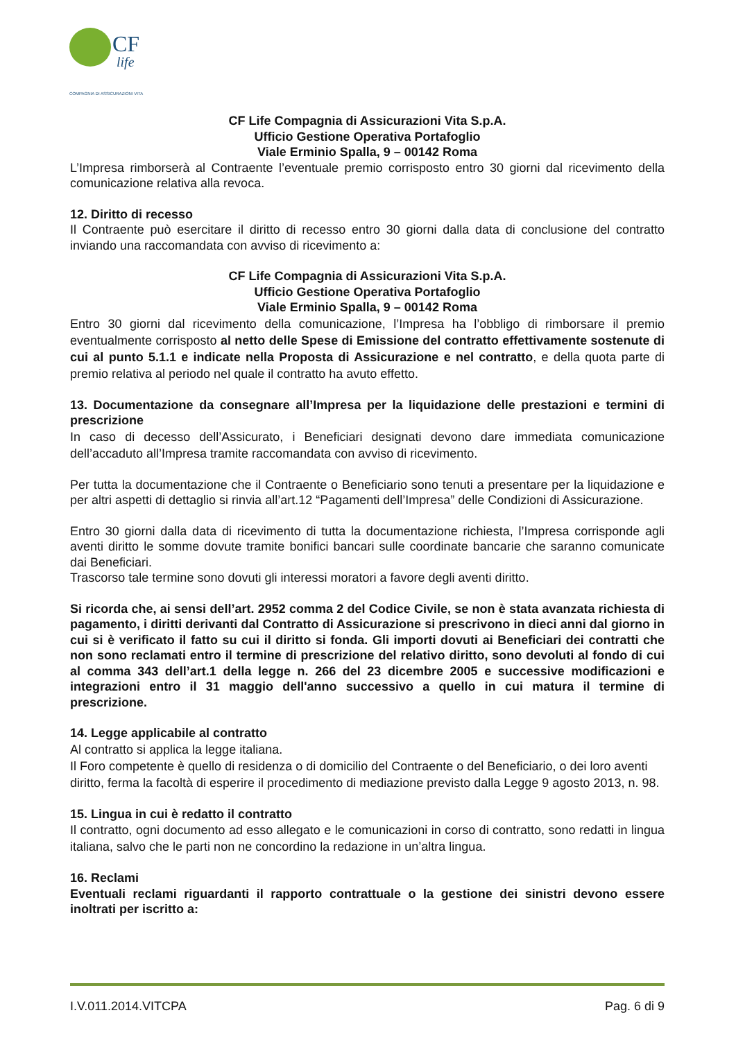CF
life
COMPAGNIA DI ASSICURAZIONI VITA
CF Life Compagnia di Assicurazioni Vita S.p.A.
Ufficio Gestione Operativa Portafoglio
Viale Erminio Spalla, 9 – 00142 Roma
L’Impresa rimborserà al Contraente l’eventuale premio corrisposto entro 30 giorni dal ricevimento della comunicazione relativa alla revoca.
12. Diritto di recesso
Il Contraente può esercitare il diritto di recesso entro 30 giorni dalla data di conclusione del contratto inviando una raccomandata con avviso di ricevimento a:
CF Life Compagnia di Assicurazioni Vita S.p.A.
Ufficio Gestione Operativa Portafoglio
Viale Erminio Spalla, 9 – 00142 Roma
Entro 30 giorni dal ricevimento della comunicazione, l’Impresa ha l’obbligo di rimborsare il premio eventualmente corrisposto al netto delle Spese di Emissione del contratto effettivamente sostenute di cui al punto 5.1.1 e indicate nella Proposta di Assicurazione e nel contratto, e della quota parte di premio relativa al periodo nel quale il contratto ha avuto effetto.
13. Documentazione da consegnare all’Impresa per la liquidazione delle prestazioni e termini di prescrizione
In caso di decesso dell’Assicurato, i Beneficiari designati devono dare immediata comunicazione dell’accaduto all’Impresa tramite raccomandata con avviso di ricevimento.
Per tutta la documentazione che il Contraente o Beneficiario sono tenuti a presentare per la liquidazione e per altri aspetti di dettaglio si rinvia all’art.12 “Pagamenti dell’Impresa” delle Condizioni di Assicurazione.
Entro 30 giorni dalla data di ricevimento di tutta la documentazione richiesta, l’Impresa corrisponde agli aventi diritto le somme dovute tramite bonifici bancari sulle coordinate bancarie che saranno comunicate dai Beneficiari.
Trascorso tale termine sono dovuti gli interessi moratori a favore degli aventi diritto.
Si ricorda che, ai sensi dell’art. 2952 comma 2 del Codice Civile, se non è stata avanzata richiesta di pagamento, i diritti derivanti dal Contratto di Assicurazione si prescrivono in dieci anni dal giorno in cui si è verificato il fatto su cui il diritto si fonda. Gli importi dovuti ai Beneficiari dei contratti che non sono reclamati entro il termine di prescrizione del relativo diritto, sono devoluti al fondo di cui al comma 343 dell’art.1 della legge n. 266 del 23 dicembre 2005 e successive modificazioni e integrazioni entro il 31 maggio dell'anno successivo a quello in cui matura il termine di prescrizione.
14. Legge applicabile al contratto
Al contratto si applica la legge italiana.
Il Foro competente è quello di residenza o di domicilio del Contraente o del Beneficiario, o dei loro aventi diritto, ferma la facoltà di esperire il procedimento di mediazione previsto dalla Legge 9 agosto 2013, n. 98.
15. Lingua in cui è redatto il contratto
Il contratto, ogni documento ad esso allegato e le comunicazioni in corso di contratto, sono redatti in lingua italiana, salvo che le parti non ne concordino la redazione in un’altra lingua.
16. Reclami
Eventuali reclami riguardanti il rapporto contrattuale o la gestione dei sinistri devono essere inoltrati per iscritto a:
I.V.011.2014.VITCPA Pag. 6 di 9